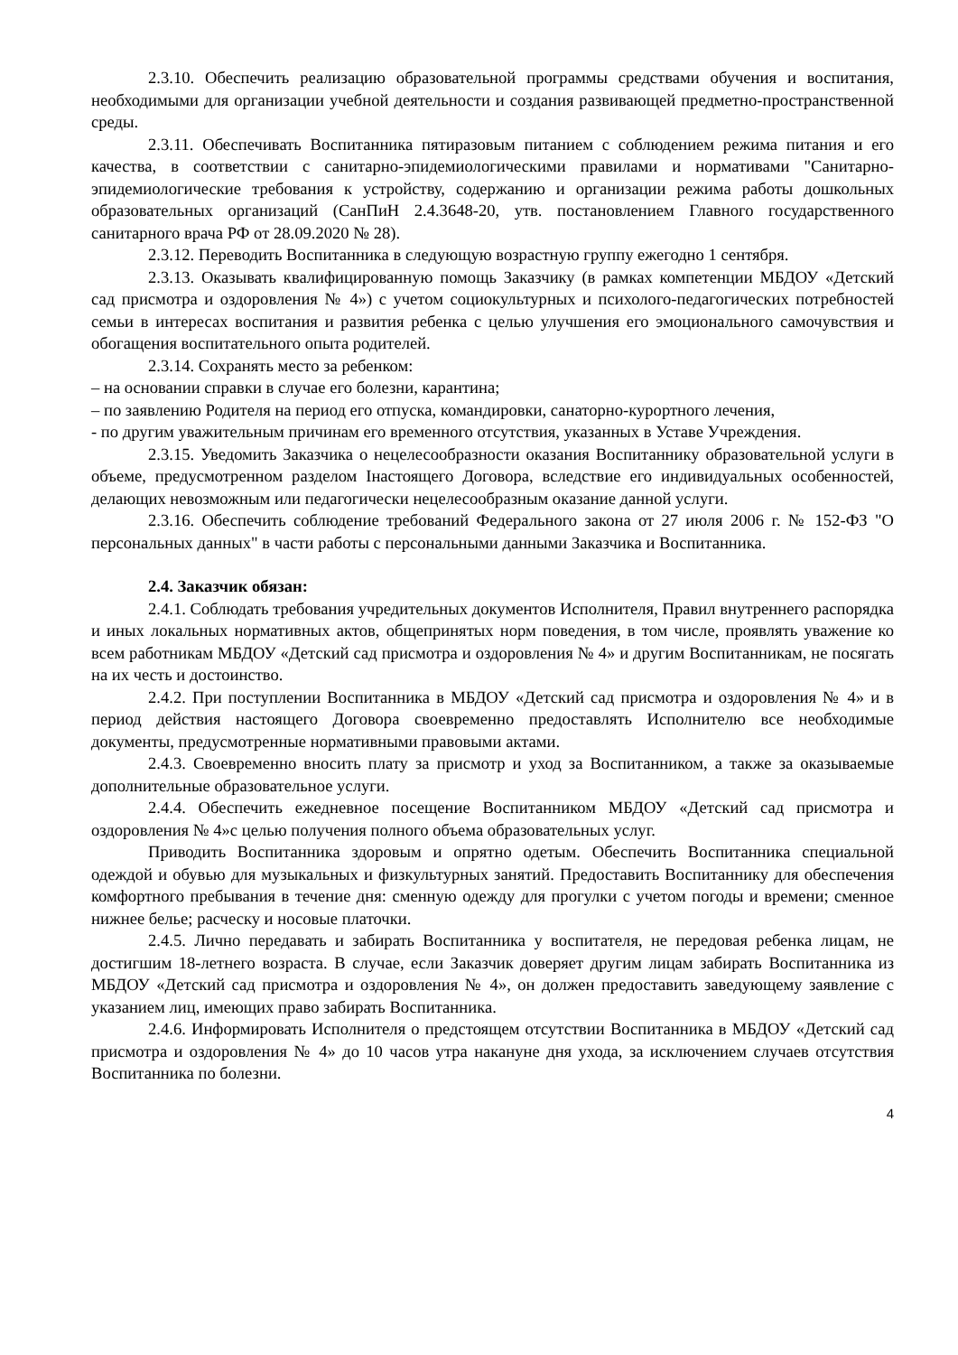2.3.10. Обеспечить реализацию образовательной программы средствами обучения и воспитания, необходимыми для организации учебной деятельности и создания развивающей предметно-пространственной среды.
2.3.11. Обеспечивать Воспитанника пятиразовым питанием с соблюдением режима питания и его качества, в соответствии с санитарно-эпидемиологическими правилами и нормативами "Санитарно-эпидемиологические требования к устройству, содержанию и организации режима работы дошкольных образовательных организаций (СанПиН 2.4.3648-20, утв. постановлением Главного государственного санитарного врача РФ от 28.09.2020 № 28).
2.3.12. Переводить Воспитанника в следующую возрастную группу ежегодно 1 сентября.
2.3.13. Оказывать квалифицированную помощь Заказчику (в рамках компетенции МБДОУ «Детский сад присмотра и оздоровления № 4») с учетом социокультурных и психолого-педагогических потребностей семьи в интересах воспитания и развития ребенка с целью улучшения его эмоционального самочувствия и обогащения воспитательного опыта родителей.
2.3.14. Сохранять место за ребенком:
– на основании справки в случае его болезни, карантина;
– по заявлению Родителя на период его отпуска, командировки, санаторно-курортного лечения,
- по другим уважительным причинам его временного отсутствия, указанных в Уставе Учреждения.
2.3.15. Уведомить Заказчика о нецелесообразности оказания Воспитаннику образовательной услуги в объеме, предусмотренном разделом Iнастоящего Договора, вследствие его индивидуальных особенностей, делающих невозможным или педагогически нецелесообразным оказание данной услуги.
2.3.16. Обеспечить соблюдение требований Федерального закона от 27 июля 2006 г. № 152-ФЗ "О персональных данных" в части работы с персональными данными Заказчика и Воспитанника.
2.4. Заказчик обязан:
2.4.1. Соблюдать требования учредительных документов Исполнителя, Правил внутреннего распорядка и иных локальных нормативных актов, общепринятых норм поведения, в том числе, проявлять уважение ко всем работникам МБДОУ «Детский сад присмотра и оздоровления № 4» и другим Воспитанникам, не посягать на их честь и достоинство.
2.4.2. При поступлении Воспитанника в МБДОУ «Детский сад присмотра и оздоровления № 4» и в период действия настоящего Договора своевременно предоставлять Исполнителю все необходимые документы, предусмотренные нормативными правовыми актами.
2.4.3. Своевременно вносить плату за присмотр и уход за Воспитанником, а также за оказываемые дополнительные образовательное услуги.
2.4.4. Обеспечить ежедневное посещение Воспитанником МБДОУ «Детский сад присмотра и оздоровления № 4»с целью получения полного объема образовательных услуг.
Приводить Воспитанника здоровым и опрятно одетым. Обеспечить Воспитанника специальной одеждой и обувью для музыкальных и физкультурных занятий. Предоставить Воспитаннику для обеспечения комфортного пребывания в течение дня: сменную одежду для прогулки с учетом погоды и времени; сменное нижнее белье; расческу и носовые платочки.
2.4.5. Лично передавать и забирать Воспитанника у воспитателя, не передовая ребенка лицам, не достигшим 18-летнего возраста. В случае, если Заказчик доверяет другим лицам забирать Воспитанника из МБДОУ «Детский сад присмотра и оздоровления № 4», он должен предоставить заведующему заявление с указанием лиц, имеющих право забирать Воспитанника.
2.4.6. Информировать Исполнителя о предстоящем отсутствии Воспитанника в МБДОУ «Детский сад присмотра и оздоровления № 4» до 10 часов утра накануне дня ухода, за исключением случаев отсутствия Воспитанника по болезни.
4